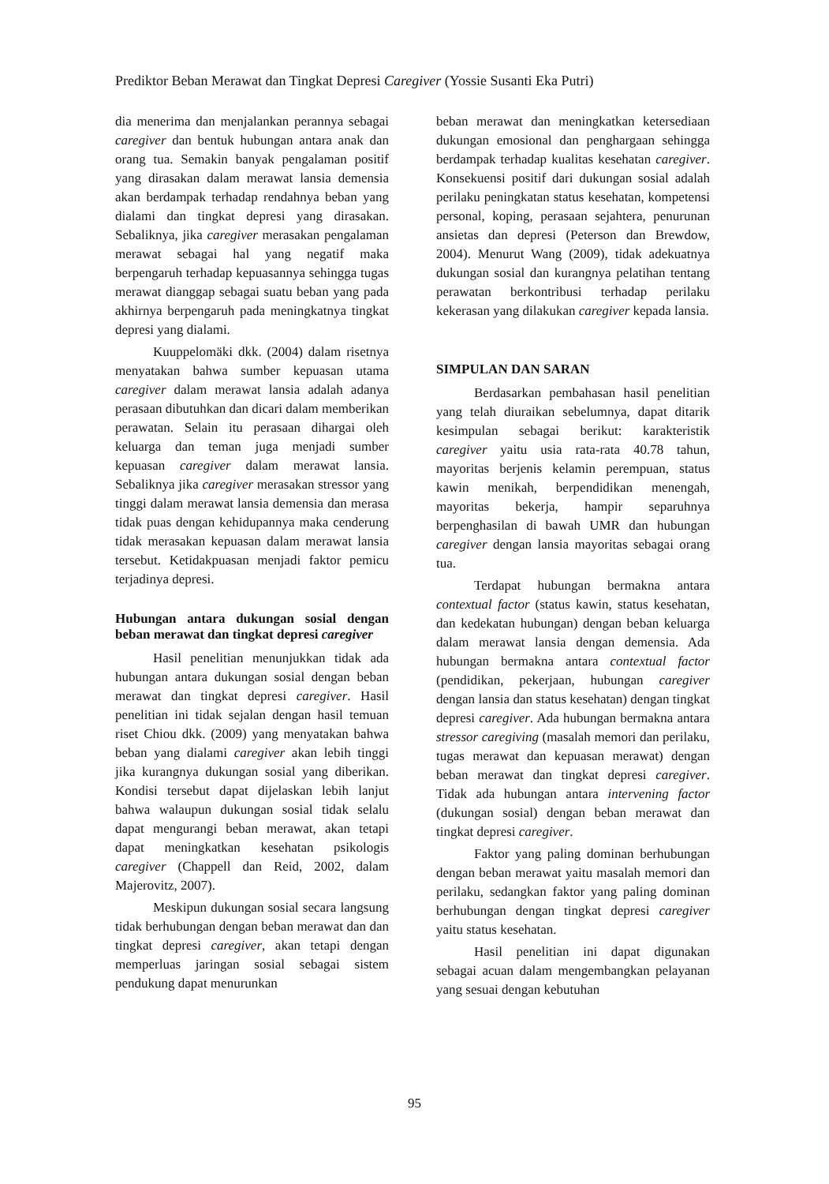Prediktor Beban Merawat dan Tingkat Depresi Caregiver (Yossie Susanti Eka Putri)
dia menerima dan menjalankan perannya sebagai caregiver dan bentuk hubungan antara anak dan orang tua. Semakin banyak pengalaman positif yang dirasakan dalam merawat lansia demensia akan berdampak terhadap rendahnya beban yang dialami dan tingkat depresi yang dirasakan. Sebaliknya, jika caregiver merasakan pengalaman merawat sebagai hal yang negatif maka berpengaruh terhadap kepuasannya sehingga tugas merawat dianggap sebagai suatu beban yang pada akhirnya berpengaruh pada meningkatnya tingkat depresi yang dialami.
Kuuppelomäki dkk. (2004) dalam risetnya menyatakan bahwa sumber kepuasan utama caregiver dalam merawat lansia adalah adanya perasaan dibutuhkan dan dicari dalam memberikan perawatan. Selain itu perasaan dihargai oleh keluarga dan teman juga menjadi sumber kepuasan caregiver dalam merawat lansia. Sebaliknya jika caregiver merasakan stressor yang tinggi dalam merawat lansia demensia dan merasa tidak puas dengan kehidupannya maka cenderung tidak merasakan kepuasan dalam merawat lansia tersebut. Ketidakpuasan menjadi faktor pemicu terjadinya depresi.
Hubungan antara dukungan sosial dengan beban merawat dan tingkat depresi caregiver
Hasil penelitian menunjukkan tidak ada hubungan antara dukungan sosial dengan beban merawat dan tingkat depresi caregiver. Hasil penelitian ini tidak sejalan dengan hasil temuan riset Chiou dkk. (2009) yang menyatakan bahwa beban yang dialami caregiver akan lebih tinggi jika kurangnya dukungan sosial yang diberikan. Kondisi tersebut dapat dijelaskan lebih lanjut bahwa walaupun dukungan sosial tidak selalu dapat mengurangi beban merawat, akan tetapi dapat meningkatkan kesehatan psikologis caregiver (Chappell dan Reid, 2002, dalam Majerovitz, 2007).
Meskipun dukungan sosial secara langsung tidak berhubungan dengan beban merawat dan dan tingkat depresi caregiver, akan tetapi dengan memperluas jaringan sosial sebagai sistem pendukung dapat menurunkan
beban merawat dan meningkatkan ketersediaan dukungan emosional dan penghargaan sehingga berdampak terhadap kualitas kesehatan caregiver. Konsekuensi positif dari dukungan sosial adalah perilaku peningkatan status kesehatan, kompetensi personal, koping, perasaan sejahtera, penurunan ansietas dan depresi (Peterson dan Brewdow, 2004). Menurut Wang (2009), tidak adekuatnya dukungan sosial dan kurangnya pelatihan tentang perawatan berkontribusi terhadap perilaku kekerasan yang dilakukan caregiver kepada lansia.
SIMPULAN DAN SARAN
Berdasarkan pembahasan hasil penelitian yang telah diuraikan sebelumnya, dapat ditarik kesimpulan sebagai berikut: karakteristik caregiver yaitu usia rata-rata 40.78 tahun, mayoritas berjenis kelamin perempuan, status kawin menikah, berpendidikan menengah, mayoritas bekerja, hampir separuhnya berpenghasilan di bawah UMR dan hubungan caregiver dengan lansia mayoritas sebagai orang tua.
Terdapat hubungan bermakna antara contextual factor (status kawin, status kesehatan, dan kedekatan hubungan) dengan beban keluarga dalam merawat lansia dengan demensia. Ada hubungan bermakna antara contextual factor (pendidikan, pekerjaan, hubungan caregiver dengan lansia dan status kesehatan) dengan tingkat depresi caregiver. Ada hubungan bermakna antara stressor caregiving (masalah memori dan perilaku, tugas merawat dan kepuasan merawat) dengan beban merawat dan tingkat depresi caregiver. Tidak ada hubungan antara intervening factor (dukungan sosial) dengan beban merawat dan tingkat depresi caregiver.
Faktor yang paling dominan berhubungan dengan beban merawat yaitu masalah memori dan perilaku, sedangkan faktor yang paling dominan berhubungan dengan tingkat depresi caregiver yaitu status kesehatan.
Hasil penelitian ini dapat digunakan sebagai acuan dalam mengembangkan pelayanan yang sesuai dengan kebutuhan
95